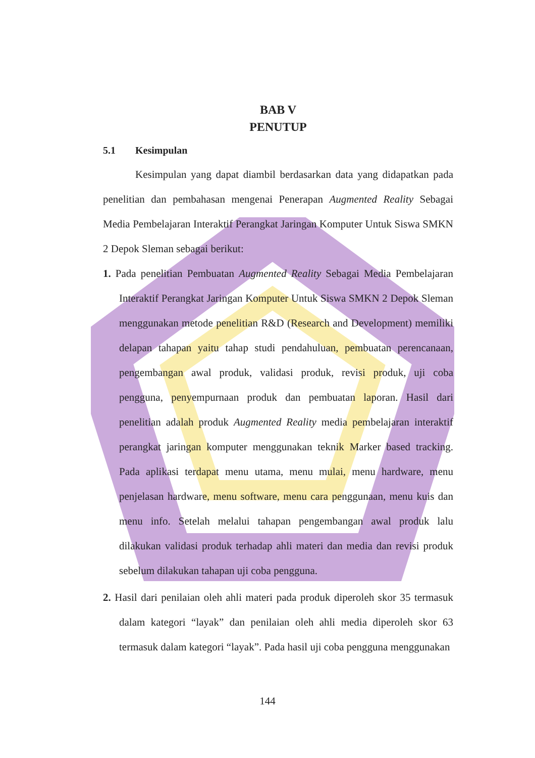BAB V
PENUTUP
5.1 Kesimpulan
Kesimpulan yang dapat diambil berdasarkan data yang didapatkan pada penelitian dan pembahasan mengenai Penerapan Augmented Reality Sebagai Media Pembelajaran Interaktif Perangkat Jaringan Komputer Untuk Siswa SMKN 2 Depok Sleman sebagai berikut:
1. Pada penelitian Pembuatan Augmented Reality Sebagai Media Pembelajaran Interaktif Perangkat Jaringan Komputer Untuk Siswa SMKN 2 Depok Sleman menggunakan metode penelitian R&D (Research and Development) memiliki delapan tahapan yaitu tahap studi pendahuluan, pembuatan perencanaan, pengembangan awal produk, validasi produk, revisi produk, uji coba pengguna, penyempurnaan produk dan pembuatan laporan. Hasil dari penelitian adalah produk Augmented Reality media pembelajaran interaktif perangkat jaringan komputer menggunakan teknik Marker based tracking. Pada aplikasi terdapat menu utama, menu mulai, menu hardware, menu penjelasan hardware, menu software, menu cara penggunaan, menu kuis dan menu info. Setelah melalui tahapan pengembangan awal produk lalu dilakukan validasi produk terhadap ahli materi dan media dan revisi produk sebelum dilakukan tahapan uji coba pengguna.
2. Hasil dari penilaian oleh ahli materi pada produk diperoleh skor 35 termasuk dalam kategori “layak” dan penilaian oleh ahli media diperoleh skor 63 termasuk dalam kategori “layak”. Pada hasil uji coba pengguna menggunakan
144